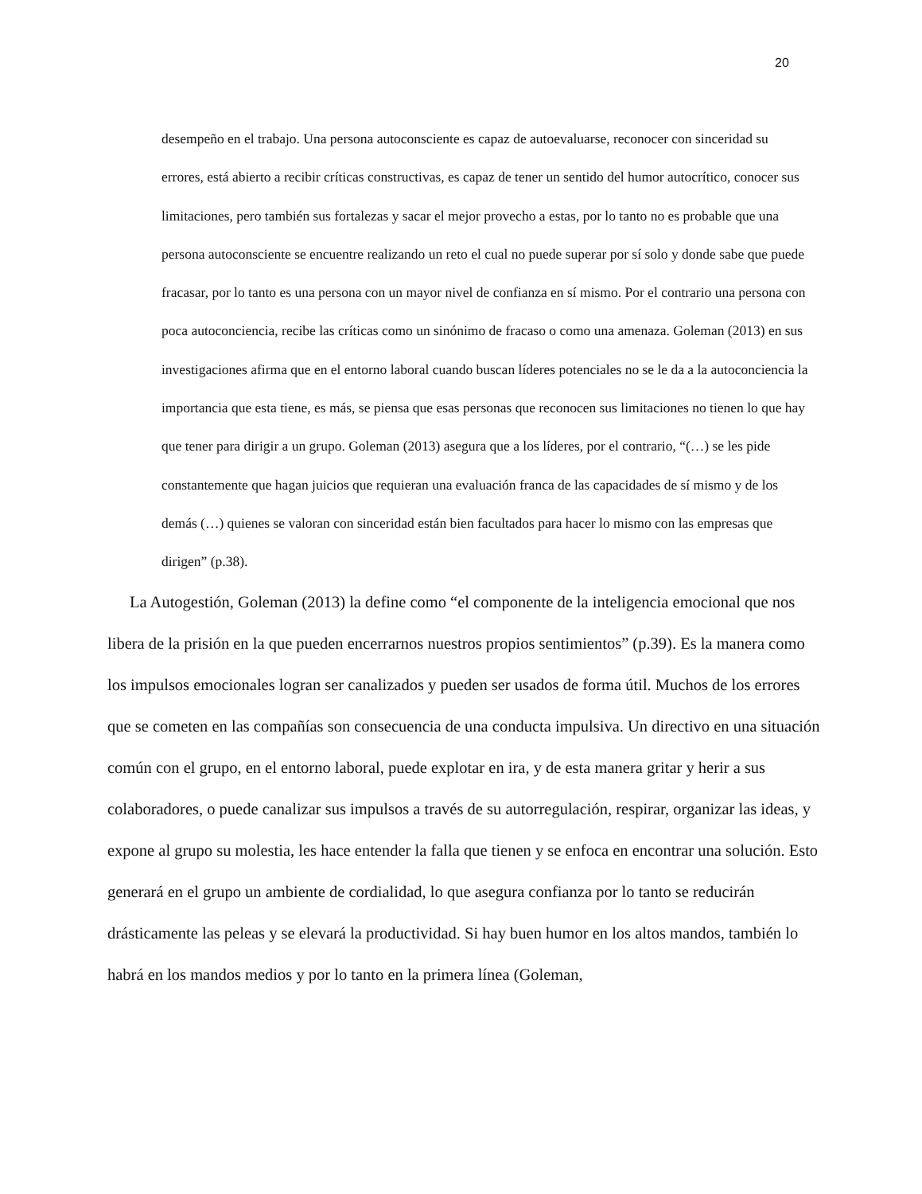20
desempeño en el trabajo. Una persona autoconsciente es capaz de autoevaluarse, reconocer con sinceridad su errores, está abierto a recibir críticas constructivas, es capaz de tener un sentido del humor autocrítico, conocer sus limitaciones, pero también sus fortalezas y sacar el mejor provecho a estas, por lo tanto no es probable que una persona autoconsciente se encuentre realizando un reto el cual no puede superar por sí solo y donde sabe que puede fracasar, por lo tanto es una persona con un mayor nivel de confianza en sí mismo. Por el contrario una persona con poca autoconciencia, recibe las críticas como un sinónimo de fracaso o como una amenaza. Goleman (2013) en sus investigaciones afirma que en el entorno laboral cuando buscan líderes potenciales no se le da a la autoconciencia la importancia que esta tiene, es más, se piensa que esas personas que reconocen sus limitaciones no tienen lo que hay que tener para dirigir a un grupo. Goleman (2013) asegura que a los líderes, por el contrario, “(…) se les pide constantemente que hagan juicios que requieran una evaluación franca de las capacidades de sí mismo y de los demás (…) quienes se valoran con sinceridad están bien facultados para hacer lo mismo con las empresas que dirigen” (p.38).
La Autogestión, Goleman (2013) la define como “el componente de la inteligencia emocional que nos libera de la prisión en la que pueden encerrarnos nuestros propios sentimientos” (p.39). Es la manera como los impulsos emocionales logran ser canalizados y pueden ser usados de forma útil. Muchos de los errores que se cometen en las compañías son consecuencia de una conducta impulsiva. Un directivo en una situación común con el grupo, en el entorno laboral, puede explotar en ira, y de esta manera gritar y herir a sus colaboradores, o puede canalizar sus impulsos a través de su autorregulación, respirar, organizar las ideas, y expone al grupo su molestia, les hace entender la falla que tienen y se enfoca en encontrar una solución. Esto generará en el grupo un ambiente de cordialidad, lo que asegura confianza por lo tanto se reducirán drásticamente las peleas y se elevará la productividad. Si hay buen humor en los altos mandos, también lo habrá en los mandos medios y por lo tanto en la primera línea (Goleman,